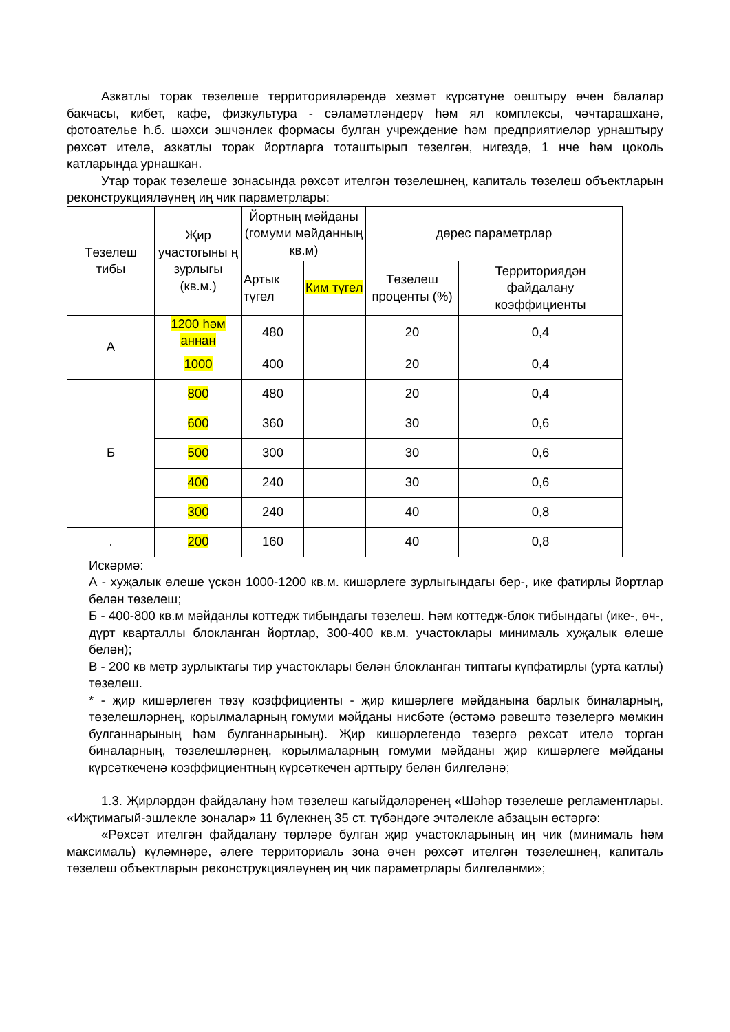Азкатлы торак төзелеше территорияләрендә хезмәт күрсәтүне оештыру өчен балалар бакчасы, кибет, кафе, физкультура - сәламәтләндерү һәм ял комплексы, чәчтарашханә, фотоателье һ.б. шәхси эшчәнлек формасы булган учреждение һәм предприятиеләр урнаштыру рөхсәт ителә, азкатлы торак йортларга тоташтырып төзелгән, нигездә, 1 нче һәм цоколь катларында урнашкан.
Утар торак төзелеше зонасында рөхсәт ителгән төзелешнең, капиталь төзелеш объектларын реконструкцияләүнең иң чик параметрлары:
| Төзелеш тибы | Җир участогыны ң зурлыгы (кв.м.) | Йортның мәйданы (гомуми мәйданның кв.м) | | дөрес параметрлар | |
| | | Артык түгел | Ким түгел | Төзелеш проценты (%) | Территориядән файдалану коэффициенты |
| А | 1200 һәм аннан | 480 | | 20 | 0,4 |
| | 1000 | 400 | | 20 | 0,4 |
| Б | 800 | 480 | | 20 | 0,4 |
| | 600 | 360 | | 30 | 0,6 |
| | 500 | 300 | | 30 | 0,6 |
| | 400 | 240 | | 30 | 0,6 |
| | 300 | 240 | | 40 | 0,8 |
| . | 200 | 160 | | 40 | 0,8 |
Искәрмә:
А - хуҗалык өлеше үскән 1000-1200 кв.м. кишәрлеге зурлыгындагы бер-, ике фатирлы йортлар белән төзелеш;
Б - 400-800 кв.м мәйданлы коттедж тибындагы төзелеш. Һәм коттедж-блок тибындагы (ике-, өч-, дүрт кварталлы блокланган йортлар, 300-400 кв.м. участоклары минималь хуҗалык өлеше белән);
В - 200 кв метр зурлыктагы тир участоклары белән блокланган типтагы күпфатирлы (урта катлы) төзелеш.
* - җир кишәрлеген төзү коэффициенты - җир кишәрлеге мәйданына барлык биналарның, төзелешләрнең, корылмаларның гомуми мәйданы нисбәте (өстәмә рәвештә төзелергә мөмкин булганнарының һәм булганнарының). Җир кишәрлегендә төзергә рөхсәт ителә торган биналарның, төзелешләрнең, корылмаларның гомуми мәйданы җир кишәрлеге мәйданы күрсәткеченә коэффициентның күрсәткечен арттыру белән билгеләнә;
1.3. Җирләрдән файдалану һәм төзелеш кагыйдәләренең «Шәһәр төзелеше регламентлары. «Иҗтимагый-эшлекле зоналар» 11 бүлекнең 35 ст. түбәндәге эчтәлекле абзацын өстәргә:
«Рөхсәт ителгән файдалану төрләре булган җир участокларының иң чик (минималь һәм максималь) күләмнәре, әлеге территориаль зона өчен рөхсәт ителгән төзелешнең, капиталь төзелеш объектларын реконструкцияләүнең иң чик параметрлары билгеләнми»;